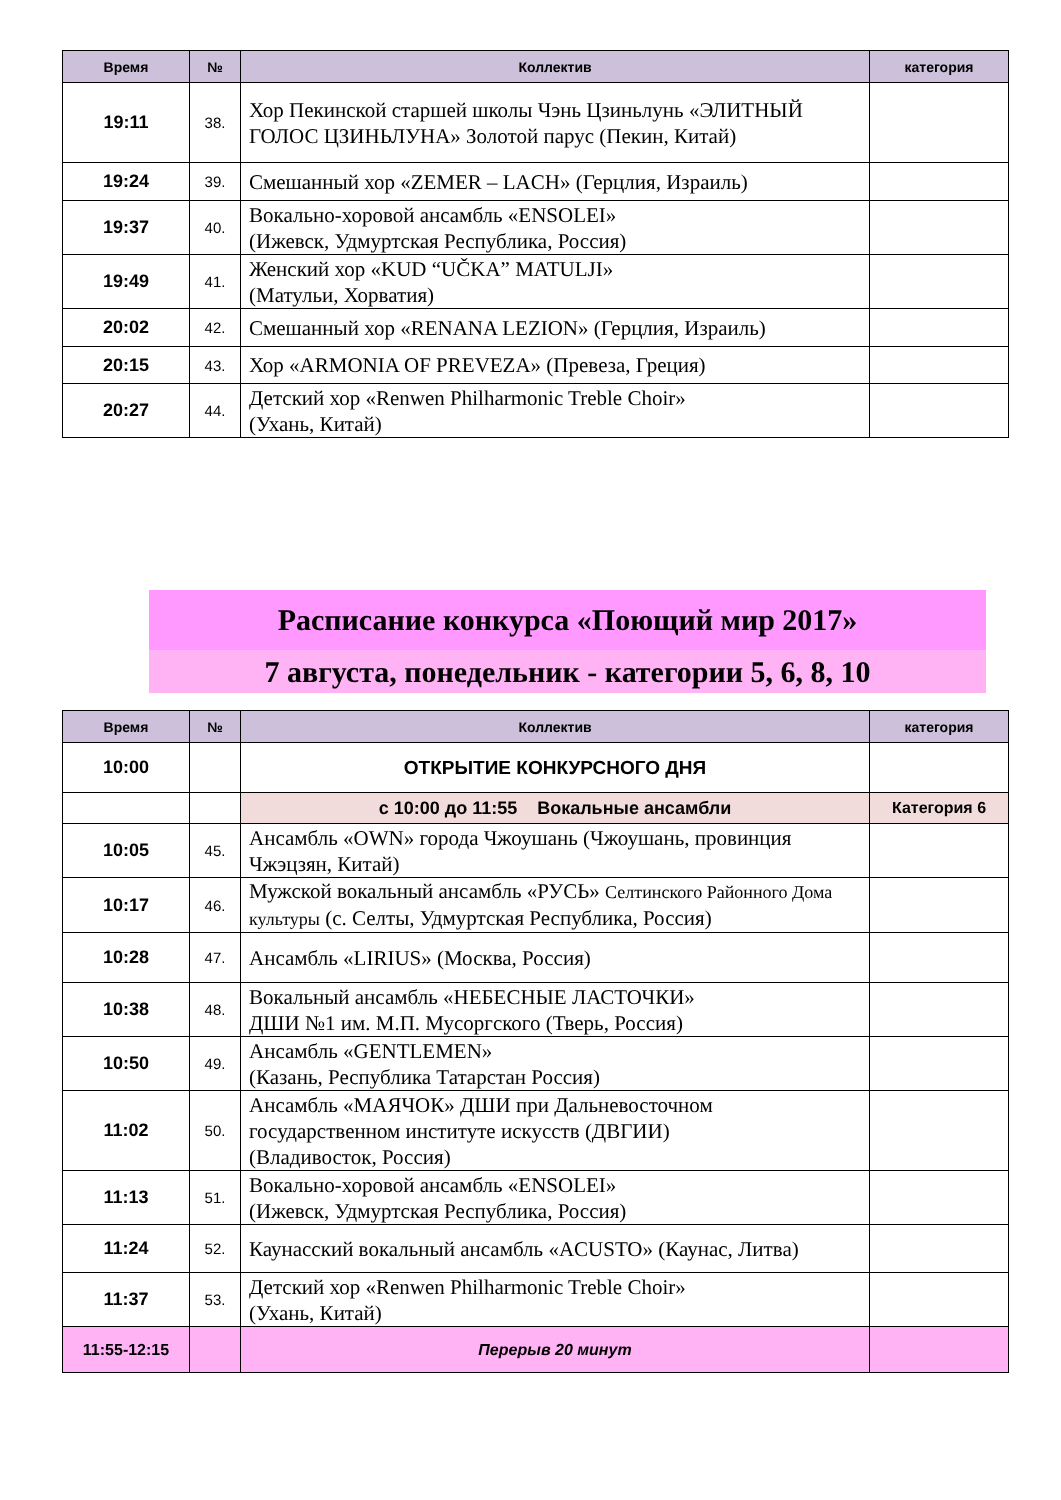| Время | № | Коллектив | категория |
| --- | --- | --- | --- |
| 19:11 | 38. | Хор Пекинской старшей школы Чэнь Цзиньлунь «ЭЛИТНЫЙ ГОЛОС ЦЗИНЬЛУНА» Золотой парус (Пекин, Китай) | |
| 19:24 | 39. | Смешанный хор «ZEMER – LACH» (Герцлия, Израиль) | |
| 19:37 | 40. | Вокально-хоровой ансамбль «ENSOLEI» (Ижевск, Удмуртская Республика, Россия) | |
| 19:49 | 41. | Женский хор «KUD “UČKA” MATULJI» (Матульи, Хорватия) | |
| 20:02 | 42. | Смешанный хор «RENANA LEZION» (Герцлия, Израиль) | |
| 20:15 | 43. | Хор «ARMONIA OF PREVEZA» (Превеза, Греция) | |
| 20:27 | 44. | Детский хор «Renwen Philharmonic Treble Choir» (Ухань, Китай) | |
Расписание конкурса «Поющий мир 2017»
7 августа, понедельник - категории 5, 6, 8, 10
| Время | № | Коллектив | категория |
| --- | --- | --- | --- |
| 10:00 | | ОТКРЫТИЕ КОНКУРСНОГО ДНЯ | |
| | | с 10:00 до 11:55 Вокальные ансамбли | Категория 6 |
| 10:05 | 45. | Ансамбль «OWN» города Чжоушань (Чжоушань, провинция Чжэцзян, Китай) | |
| 10:17 | 46. | Мужской вокальный ансамбль «РУСЬ» Селтинского Районного Дома культуры (с. Селты, Удмуртская Республика, Россия) | |
| 10:28 | 47. | Ансамбль «LIRIUS» (Москва, Россия) | |
| 10:38 | 48. | Вокальный ансамбль «НЕБЕСНЫЕ ЛАСТОЧКИ» ДШИ №1 им. М.П. Мусоргского (Тверь, Россия) | |
| 10:50 | 49. | Ансамбль «GENTLEMEN» (Казань, Республика Татарстан Россия) | |
| 11:02 | 50. | Ансамбль «МАЯЧОК» ДШИ при Дальневосточном государственном институте искусств (ДВГИИ) (Владивосток, Россия) | |
| 11:13 | 51. | Вокально-хоровой ансамбль «ENSOLEI» (Ижевск, Удмуртская Республика, Россия) | |
| 11:24 | 52. | Каунасский вокальный ансамбль «ACUSTO» (Каунас, Литва) | |
| 11:37 | 53. | Детский хор «Renwen Philharmonic Treble Choir» (Ухань, Китай) | |
| 11:55-12:15 | | Перерыв 20 минут | |